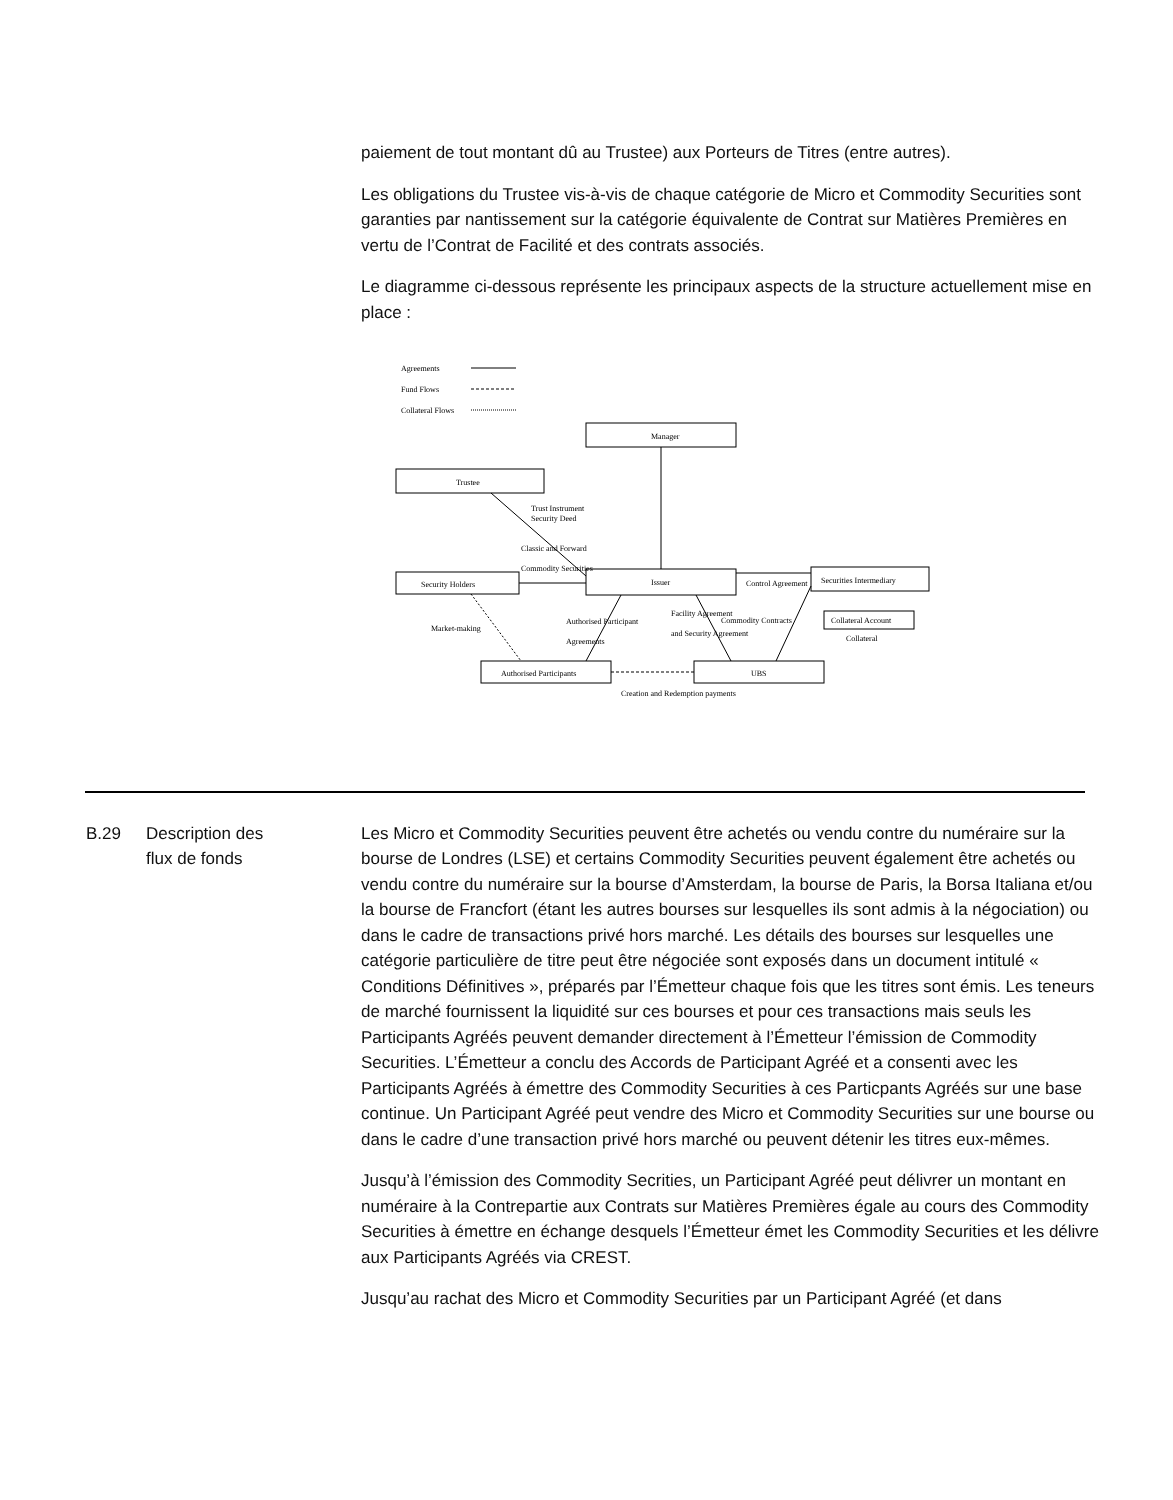paiement de tout montant dû au Trustee) aux Porteurs de Titres (entre autres).
Les obligations du Trustee vis-à-vis de chaque catégorie de Micro et Commodity Securities sont garanties par nantissement sur la catégorie équivalente de Contrat sur Matières Premières en vertu de l’Contrat de Facilité et des contrats associés.
Le diagramme ci-dessous représente les principaux aspects de la structure actuellement mise en place :
Agreements
Fund Flows
Collateral Flows
Manager
Trustee
Issuer
Security Holders
Securities Intermediary
Collateral Account
Collateral
Authorised Participants
UBS
Trust Instrument
Security Deed
Classic and Forward
Commodity Securities
Market-making
Authorised Participant
Agreements
Facility Agreement
and Security Agreement
Commodity Contracts
Control Agreement
Creation and Redemption payments
B.29 Description des
flux de fonds
Les Micro et Commodity Securities peuvent être achetés ou vendu contre du numéraire sur la bourse de Londres (LSE) et certains Commodity Securities peuvent également être achetés ou vendu contre du numéraire sur la bourse d’Amsterdam, la bourse de Paris, la Borsa Italiana et/ou la bourse de Francfort (étant les autres bourses sur lesquelles ils sont admis à la négociation) ou dans le cadre de transactions privé hors marché. Les détails des bourses sur lesquelles une catégorie particulière de titre peut être négociée sont exposés dans un document intitulé « Conditions Définitives », préparés par l’Émetteur chaque fois que les titres sont émis. Les teneurs de marché fournissent la liquidité sur ces bourses et pour ces transactions mais seuls les Participants Agréés peuvent demander directement à l’Émetteur l’émission de Commodity Securities. L’Émetteur a conclu des Accords de Participant Agréé et a consenti avec les Participants Agréés à émettre des Commodity Securities à ces Particpants Agréés sur une base continue. Un Participant Agréé peut vendre des Micro et Commodity Securities sur une bourse ou dans le cadre d’une transaction privé hors marché ou peuvent détenir les titres eux-mêmes.
Jusqu’à l’émission des Commodity Secrities, un Participant Agréé peut délivrer un montant en numéraire à la Contrepartie aux Contrats sur Matières Premières égale au cours des Commodity Securities à émettre en échange desquels l’Émetteur émet les Commodity Securities et les délivre aux Participants Agréés via CREST.
Jusqu’au rachat des Micro et Commodity Securities par un Participant Agréé (et dans